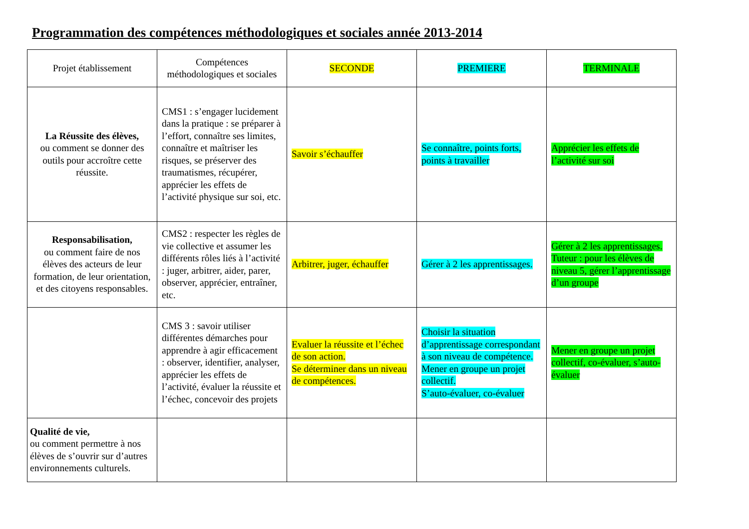Programmation des compétences méthodologiques et sociales année 2013-2014
| Projet établissement | Compétences méthodologiques et sociales | SECONDE | PREMIERE | TERMINALE |
| La Réussite des élèves, ou comment se donner des outils pour accroître cette réussite. | CMS1 : s’engager lucidement dans la pratique : se préparer à l’effort, connaître ses limites, connaître et maîtriser les risques, se préserver des traumatismes, récupérer, apprécier les effets de l’activité physique sur soi, etc. | Savoir s’échauffer | Se connaître, points forts, points à travailler | Apprécier les effets de l’activité sur soi |
| Responsabilisation, ou comment faire de nos élèves des acteurs de leur formation, de leur orientation, et des citoyens responsables. | CMS2 : respecter les règles de vie collective et assumer les différents rôles liés à l’activité : juger, arbitrer, aider, parer, observer, apprécier, entraîner, etc. | Arbitrer, juger, échauffer | Gérer à 2 les apprentissages. | Gérer à 2 les apprentissages. Tuteur : pour les élèves de niveau 5, gérer l’apprentissage d’un groupe |
| | CMS 3 : savoir utiliser différentes démarches pour apprendre à agir efficacement : observer, identifier, analyser, apprécier les effets de l’activité, évaluer la réussite et l’échec, concevoir des projets | Evaluer la réussite et l’échec de son action. Se déterminer dans un niveau de compétences. | Choisir la situation d’apprentissage correspondant à son niveau de compétence. Mener en groupe un projet collectif. S’auto-évaluer, co-évaluer | Mener en groupe un projet collectif, co-évaluer, s’auto-évaluer |
| Qualité de vie, ou comment permettre à nos élèves de s’ouvrir sur d’autres environnements culturels. | | | | |